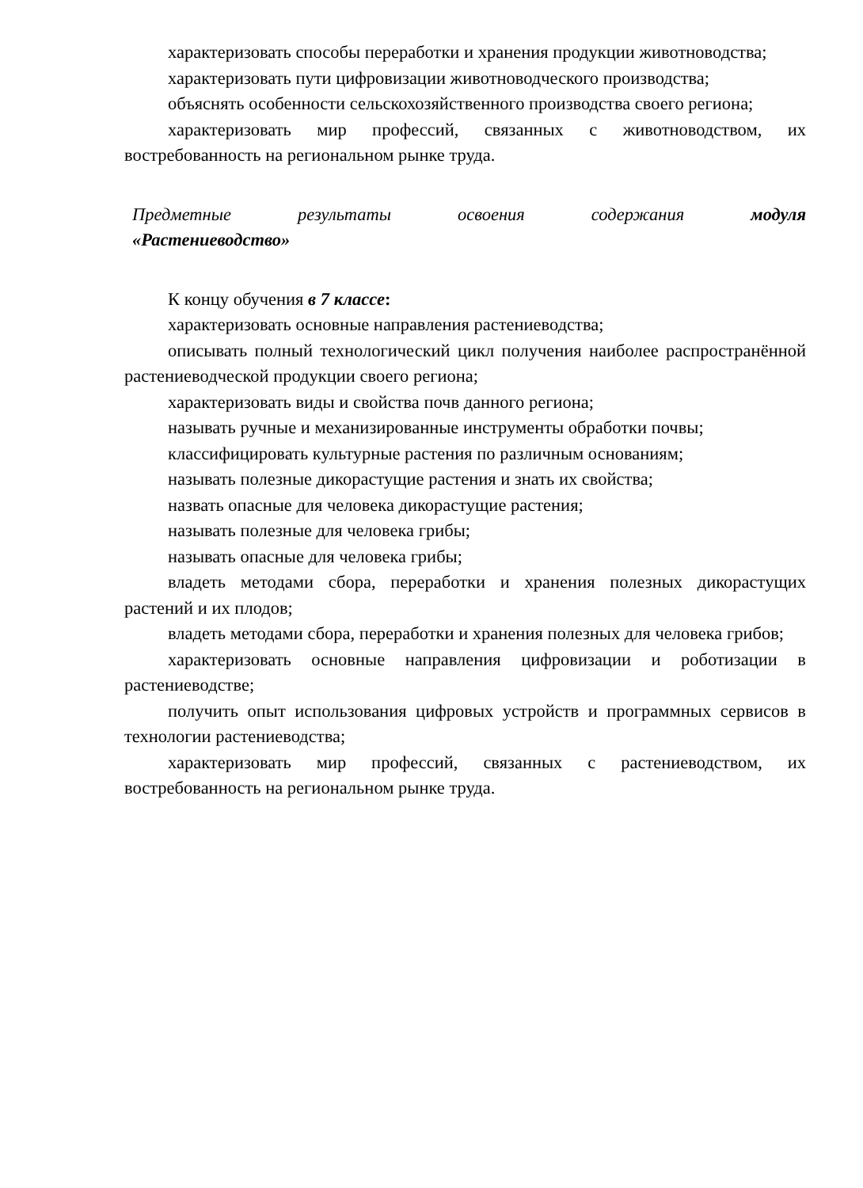характеризовать способы переработки и хранения продукции животноводства;
характеризовать пути цифровизации животноводческого производства;
объяснять особенности сельскохозяйственного производства своего региона;
характеризовать мир профессий, связанных с животноводством, их востребованность на региональном рынке труда.
Предметные результаты освоения содержания модуля
«Растениеводство»
К концу обучения в 7 классе:
характеризовать основные направления растениеводства;
описывать полный технологический цикл получения наиболее распространённой растениеводческой продукции своего региона;
характеризовать виды и свойства почв данного региона;
называть ручные и механизированные инструменты обработки почвы;
классифицировать культурные растения по различным основаниям;
называть полезные дикорастущие растения и знать их свойства;
назвать опасные для человека дикорастущие растения;
называть полезные для человека грибы;
называть опасные для человека грибы;
владеть методами сбора, переработки и хранения полезных дикорастущих растений и их плодов;
владеть методами сбора, переработки и хранения полезных для человека грибов;
характеризовать основные направления цифровизации и роботизации в растениеводстве;
получить опыт использования цифровых устройств и программных сервисов в технологии растениеводства;
характеризовать мир профессий, связанных с растениеводством, их востребованность на региональном рынке труда.